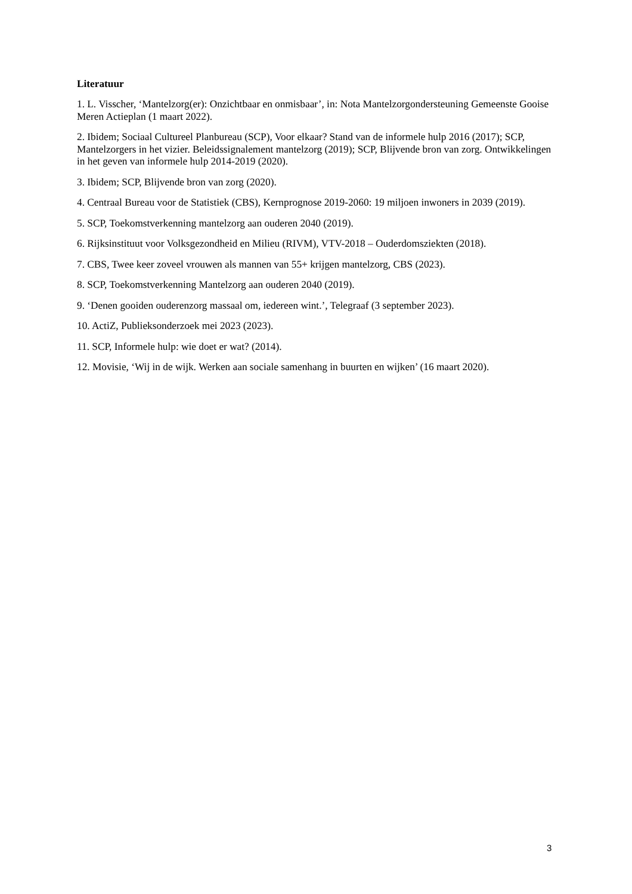Literatuur
1. L. Visscher, ‘Mantelzorg(er): Onzichtbaar en onmisbaar’, in: Nota Mantelzorgondersteuning Gemeenste Gooise Meren Actieplan (1 maart 2022).
2. Ibidem; Sociaal Cultureel Planbureau (SCP), Voor elkaar? Stand van de informele hulp 2016 (2017); SCP, Mantelzorgers in het vizier. Beleidssignalement mantelzorg (2019); SCP, Blijvende bron van zorg. Ontwikkelingen in het geven van informele hulp 2014-2019 (2020).
3. Ibidem; SCP, Blijvende bron van zorg (2020).
4. Centraal Bureau voor de Statistiek (CBS), Kernprognose 2019-2060: 19 miljoen inwoners in 2039 (2019).
5. SCP, Toekomstverkenning mantelzorg aan ouderen 2040 (2019).
6. Rijksinstituut voor Volksgezondheid en Milieu (RIVM), VTV-2018 – Ouderdomsziekten (2018).
7. CBS, Twee keer zoveel vrouwen als mannen van 55+ krijgen mantelzorg, CBS (2023).
8. SCP, Toekomstverkenning Mantelzorg aan ouderen 2040 (2019).
9. ‘Denen gooiden ouderenzorg massaal om, iedereen wint.’, Telegraaf (3 september 2023).
10. ActiZ, Publieksonderzoek mei 2023 (2023).
11. SCP, Informele hulp: wie doet er wat? (2014).
12. Movisie, ‘Wij in de wijk. Werken aan sociale samenhang in buurten en wijken’ (16 maart 2020).
3